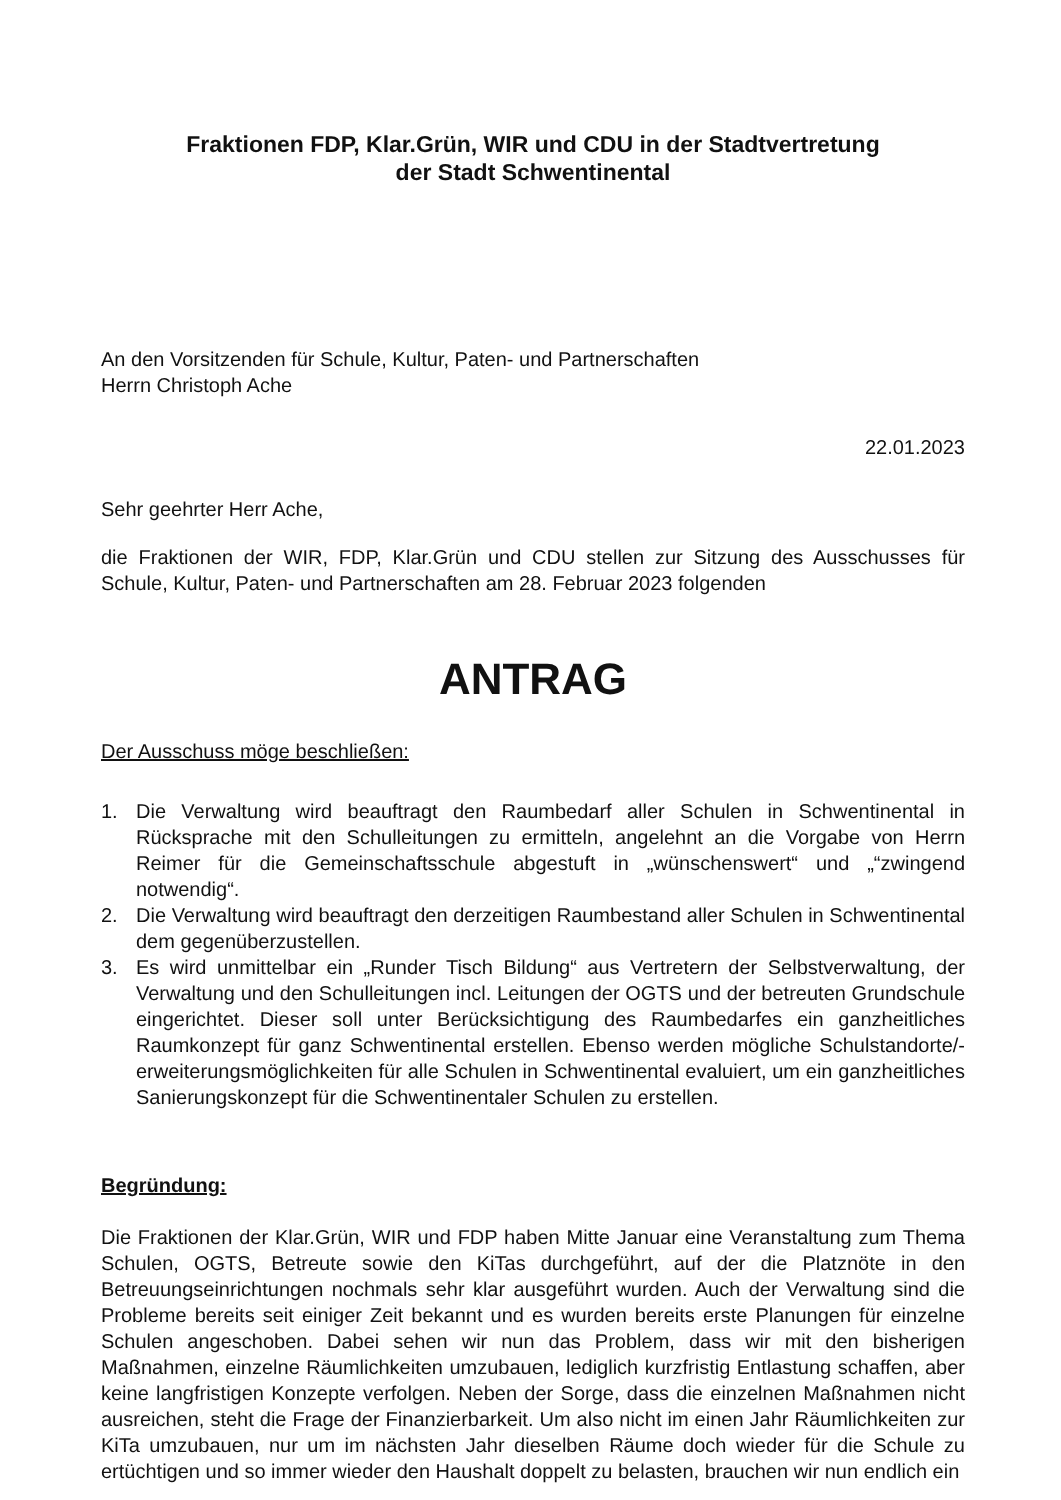Fraktionen FDP, Klar.Grün, WIR und CDU in der Stadtvertretung
der Stadt Schwentinental
An den Vorsitzenden für Schule, Kultur, Paten- und Partnerschaften
Herrn Christoph Ache
22.01.2023
Sehr geehrter Herr Ache,
die Fraktionen der WIR, FDP, Klar.Grün und CDU stellen zur Sitzung des Ausschusses für Schule, Kultur, Paten- und Partnerschaften am 28. Februar 2023 folgenden
ANTRAG
Der Ausschuss möge beschließen:
1. Die Verwaltung wird beauftragt den Raumbedarf aller Schulen in Schwentinental in Rücksprache mit den Schulleitungen zu ermitteln, angelehnt an die Vorgabe von Herrn Reimer für die Gemeinschaftsschule abgestuft in „wünschenswert“ und „“zwingend notwendig“.
2. Die Verwaltung wird beauftragt den derzeitigen Raumbestand aller Schulen in Schwentinental dem gegenüberzustellen.
3. Es wird unmittelbar ein „Runder Tisch Bildung“ aus Vertretern der Selbstverwaltung, der Verwaltung und den Schulleitungen incl. Leitungen der OGTS und der betreuten Grundschule eingerichtet. Dieser soll unter Berücksichtigung des Raumbedarfes ein ganzheitliches Raumkonzept für ganz Schwentinental erstellen. Ebenso werden mögliche Schulstandorte/-erweiterungsmöglichkeiten für alle Schulen in Schwentinental evaluiert, um ein ganzheitliches Sanierungskonzept für die Schwentinentaler Schulen zu erstellen.
Begründung:
Die Fraktionen der Klar.Grün, WIR und FDP haben Mitte Januar eine Veranstaltung zum Thema Schulen, OGTS, Betreute sowie den KiTas durchgeführt, auf der die Platznöte in den Betreuungseinrichtungen nochmals sehr klar ausgeführt wurden. Auch der Verwaltung sind die Probleme bereits seit einiger Zeit bekannt und es wurden bereits erste Planungen für einzelne Schulen angeschoben. Dabei sehen wir nun das Problem, dass wir mit den bisherigen Maßnahmen, einzelne Räumlichkeiten umzubauen, lediglich kurzfristig Entlastung schaffen, aber keine langfristigen Konzepte verfolgen. Neben der Sorge, dass die einzelnen Maßnahmen nicht ausreichen, steht die Frage der Finanzierbarkeit. Um also nicht im einen Jahr Räumlichkeiten zur KiTa umzubauen, nur um im nächsten Jahr dieselben Räume doch wieder für die Schule zu ertüchtigen und so immer wieder den Haushalt doppelt zu belasten, brauchen wir nun endlich ein